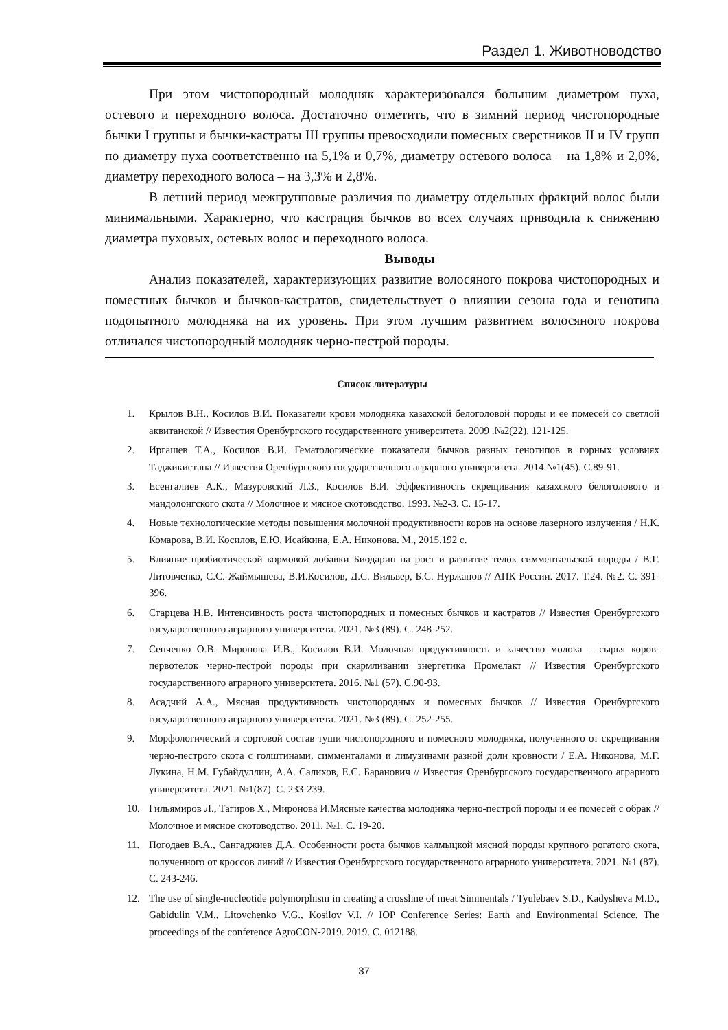Раздел 1. Животноводство
При этом чистопородный молодняк характеризовался большим диаметром пуха, остевого и переходного волоса. Достаточно отметить, что в зимний период чистопородные бычки I группы и бычки-кастраты III группы превосходили помесных сверстников II и IV групп по диаметру пуха соответственно на 5,1% и 0,7%, диаметру остевого волоса – на 1,8% и 2,0%, диаметру переходного волоса – на 3,3% и 2,8%.
В летний период межгрупповые различия по диаметру отдельных фракций волос были минимальными. Характерно, что кастрация бычков во всех случаях приводила к снижению диаметра пуховых, остевых волос и переходного волоса.
Выводы
Анализ показателей, характеризующих развитие волосяного покрова чистопородных и поместных бычков и бычков-кастратов, свидетельствует о влиянии сезона года и генотипа подопытного молодняка на их уровень. При этом лучшим развитием волосяного покрова отличался чистопородный молодняк черно-пестрой породы.
Список литературы
1. Крылов В.Н., Косилов В.И. Показатели крови молодняка казахской белоголовой породы и ее помесей со светлой аквитанской // Известия Оренбургского государственного университета. 2009 .№2(22). 121-125.
2. Иргашев Т.А., Косилов В.И. Гематологические показатели бычков разных генотипов в горных условиях Таджикистана // Известия Оренбургского государственного аграрного университета. 2014.№1(45). С.89-91.
3. Есенгалиев А.К., Мазуровский Л.З., Косилов В.И. Эффективность скрещивания казахского белоголового и мандолонгского скота // Молочное и мясное скотоводство. 1993. №2-3. С. 15-17.
4. Новые технологические методы повышения молочной продуктивности коров на основе лазерного излучения / Н.К. Комарова, В.И. Косилов, Е.Ю. Исайкина, Е.А. Никонова. М., 2015.192 с.
5. Влияние пробиотической кормовой добавки Биодарин на рост и развитие телок симментальской породы / В.Г. Литовченко, С.С. Жаймышева, В.И.Косилов, Д.С. Вильвер, Б.С. Нуржанов // АПК России. 2017. Т.24. №2. С. 391-396.
6. Старцева Н.В. Интенсивность роста чистопородных и помесных бычков и кастратов // Известия Оренбургского государственного аграрного университета. 2021. №3 (89). С. 248-252.
7. Сенченко О.В. Миронова И.В., Косилов В.И. Молочная продуктивность и качество молока – сырья коров-первотелок черно-пестрой породы при скармливании энергетика Промелакт // Известия Оренбургского государственного аграрного университета. 2016. №1 (57). С.90-93.
8. Асадчий А.А., Мясная продуктивность чистопородных и помесных бычков // Известия Оренбургского государственного аграрного университета. 2021. №3 (89). С. 252-255.
9. Морфологический и сортовой состав туши чистопородного и помесного молодняка, полученного от скрещивания черно-пестрого скота с голштинами, симменталами и лимузинами разной доли кровности / Е.А. Никонова, М.Г. Лукина, Н.М. Губайдуллин, А.А. Салихов, Е.С. Баранович // Известия Оренбургского государственного аграрного университета. 2021. №1(87). С. 233-239.
10. Гильямиров Л., Тагиров Х., Миронова И.Мясные качества молодняка черно-пестрой породы и ее помесей с обрак // Молочное и мясное скотоводство. 2011. №1. С. 19-20.
11. Погодаев В.А., Сангаджиев Д.А. Особенности роста бычков калмыцкой мясной породы крупного рогатого скота, полученного от кроссов линий // Известия Оренбургского государственного аграрного университета. 2021. №1 (87). С. 243-246.
12. The use of single-nucleotide polymorphism in creating a crossline of meat Simmentals / Tyulebaev S.D., Kadysheva M.D., Gabidulin V.M., Litovchenko V.G., Kosilov V.I. // IOP Conference Series: Earth and Environmental Science. The proceedings of the conference AgroCON-2019. 2019. С. 012188.
37